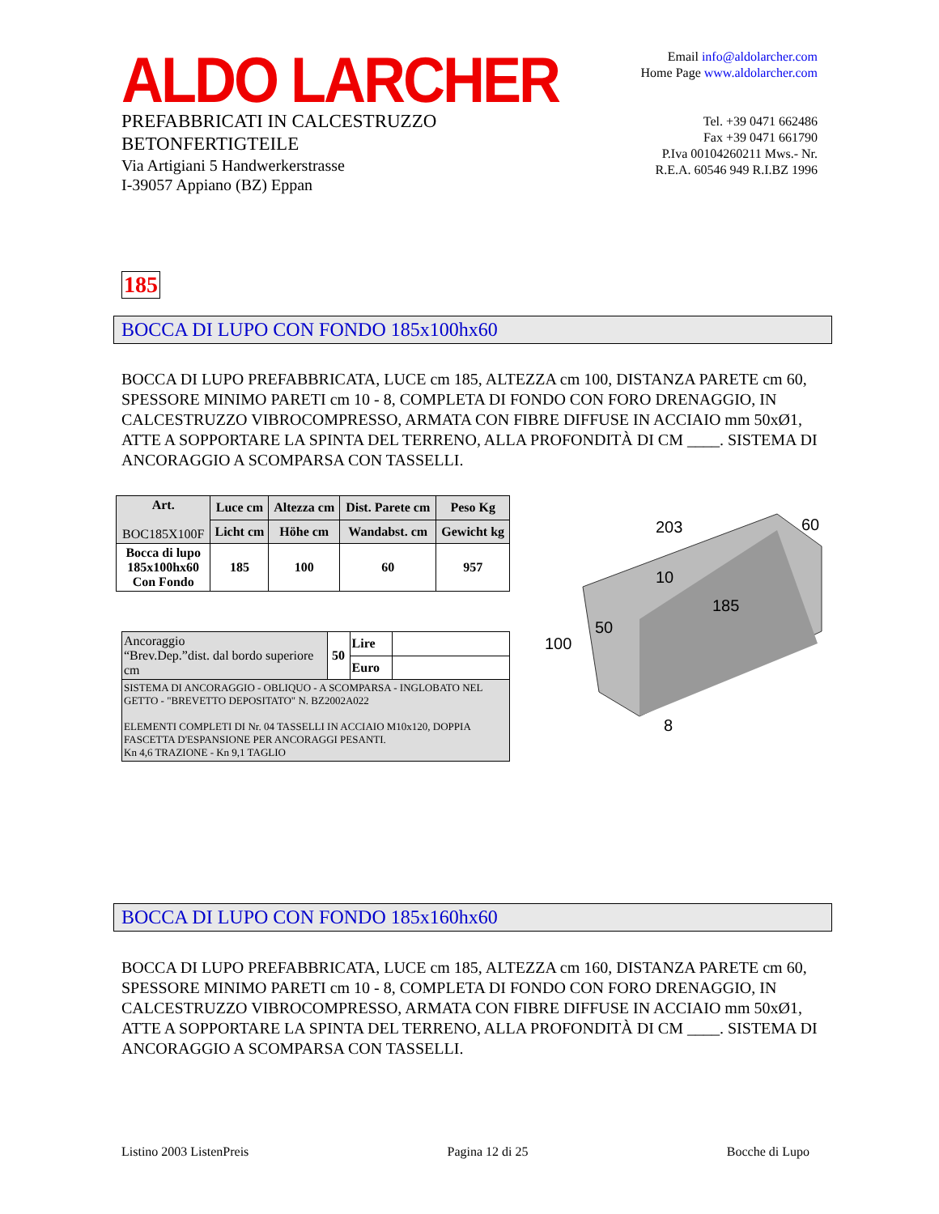ALDO LARCHER
PREFABBRICATI IN CALCESTRUZZO
BETONFERTIGTEILE
Via Artigiani 5 Handwerkerstrasse
I-39057 Appiano (BZ) Eppan
Email info@aldolarcher.com
Home Page www.aldolarcher.com
Tel. +39 0471 662486
Fax +39 0471 661790
P.Iva 00104260211 Mws.- Nr.
R.E.A. 60546 949 R.I.BZ 1996
185
BOCCA DI LUPO CON FONDO 185x100hx60
BOCCA DI LUPO PREFABBRICATA, LUCE cm 185, ALTEZZA cm 100, DISTANZA PARETE cm 60, SPESSORE MINIMO PARETI cm 10 - 8, COMPLETA DI FONDO CON FORO DRENAGGIO, IN CALCESTRUZZO VIBROCOMPRESSO, ARMATA CON FIBRE DIFFUSE IN ACCIAIO mm 50xØ1, ATTE A SOPPORTARE LA SPINTA DEL TERRENO, ALLA PROFONDITÀ DI CM ____. SISTEMA DI ANCORAGGIO A SCOMPARSA CON TASSELLI.
| Art. BOC185X100F | Luce cm | Altezza cm | Dist. Parete cm | Peso Kg |
| | Licht cm | Höhe cm | Wandabst. cm | Gewicht kg |
| Bocca di lupo 185x100hx60 Con Fondo | 185 | 100 | 60 | 957 |
| Ancoraggio “Brev.Dep.”dist. dal bordo superiore cm | 50 | Lire | |
| | | Euro | |
| SISTEMA DI ANCORAGGIO - OBLIQUO - A SCOMPARSA - INGLOBATO NEL GETTO - "BREVETTO DEPOSITATO" N. BZ2002A022 ELEMENTI COMPLETI DI Nr. 04 TASSELLI IN ACCIAIO M10x120, DOPPIA FASCETTA D'ESPANSIONE PER ANCORAGGI PESANTI. Kn 4,6 TRAZIONE - Kn 9,1 TAGLIO | | | |
203
60
10
185
50
100
8
BOCCA DI LUPO CON FONDO 185x160hx60
BOCCA DI LUPO PREFABBRICATA, LUCE cm 185, ALTEZZA cm 160, DISTANZA PARETE cm 60, SPESSORE MINIMO PARETI cm 10 - 8, COMPLETA DI FONDO CON FORO DRENAGGIO, IN CALCESTRUZZO VIBROCOMPRESSO, ARMATA CON FIBRE DIFFUSE IN ACCIAIO mm 50xØ1, ATTE A SOPPORTARE LA SPINTA DEL TERRENO, ALLA PROFONDITÀ DI CM ____. SISTEMA DI ANCORAGGIO A SCOMPARSA CON TASSELLI.
Listino 2003 ListenPreis Pagina 12 di 25 Bocche di Lupo